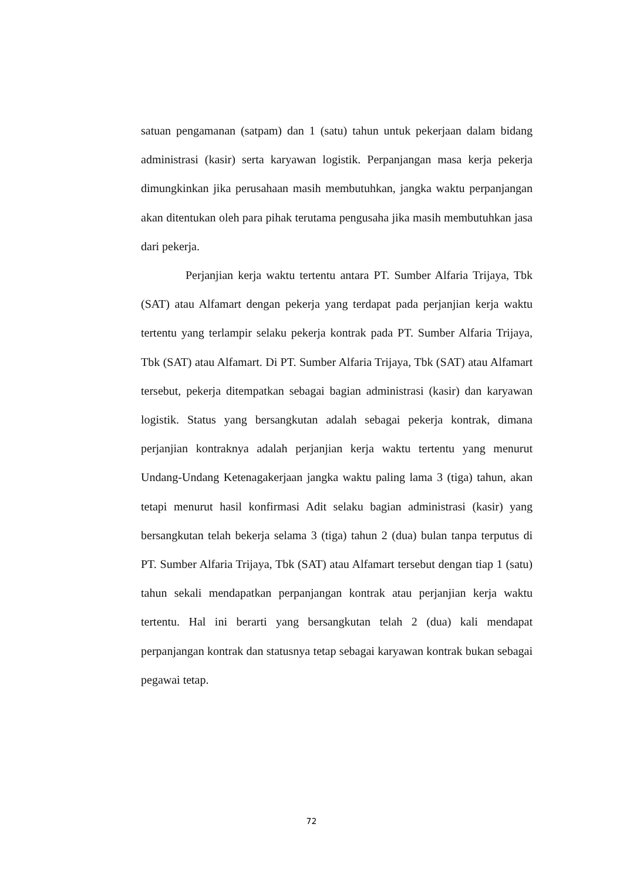satuan pengamanan (satpam) dan 1 (satu) tahun untuk pekerjaan dalam bidang administrasi (kasir) serta karyawan logistik. Perpanjangan masa kerja pekerja dimungkinkan jika perusahaan masih membutuhkan, jangka waktu perpanjangan akan ditentukan oleh para pihak terutama pengusaha jika masih membutuhkan jasa dari pekerja.
Perjanjian kerja waktu tertentu antara PT. Sumber Alfaria Trijaya, Tbk (SAT) atau Alfamart dengan pekerja yang terdapat pada perjanjian kerja waktu tertentu yang terlampir selaku pekerja kontrak pada PT. Sumber Alfaria Trijaya, Tbk (SAT) atau Alfamart. Di PT. Sumber Alfaria Trijaya, Tbk (SAT) atau Alfamart tersebut, pekerja ditempatkan sebagai bagian administrasi (kasir) dan karyawan logistik. Status yang bersangkutan adalah sebagai pekerja kontrak, dimana perjanjian kontraknya adalah perjanjian kerja waktu tertentu yang menurut Undang-Undang Ketenagakerjaan jangka waktu paling lama 3 (tiga) tahun, akan tetapi menurut hasil konfirmasi Adit selaku bagian administrasi (kasir) yang bersangkutan telah bekerja selama 3 (tiga) tahun 2 (dua) bulan tanpa terputus di PT. Sumber Alfaria Trijaya, Tbk (SAT) atau Alfamart tersebut dengan tiap 1 (satu) tahun sekali mendapatkan perpanjangan kontrak atau perjanjian kerja waktu tertentu. Hal ini berarti yang bersangkutan telah 2 (dua) kali mendapat perpanjangan kontrak dan statusnya tetap sebagai karyawan kontrak bukan sebagai pegawai tetap.
72